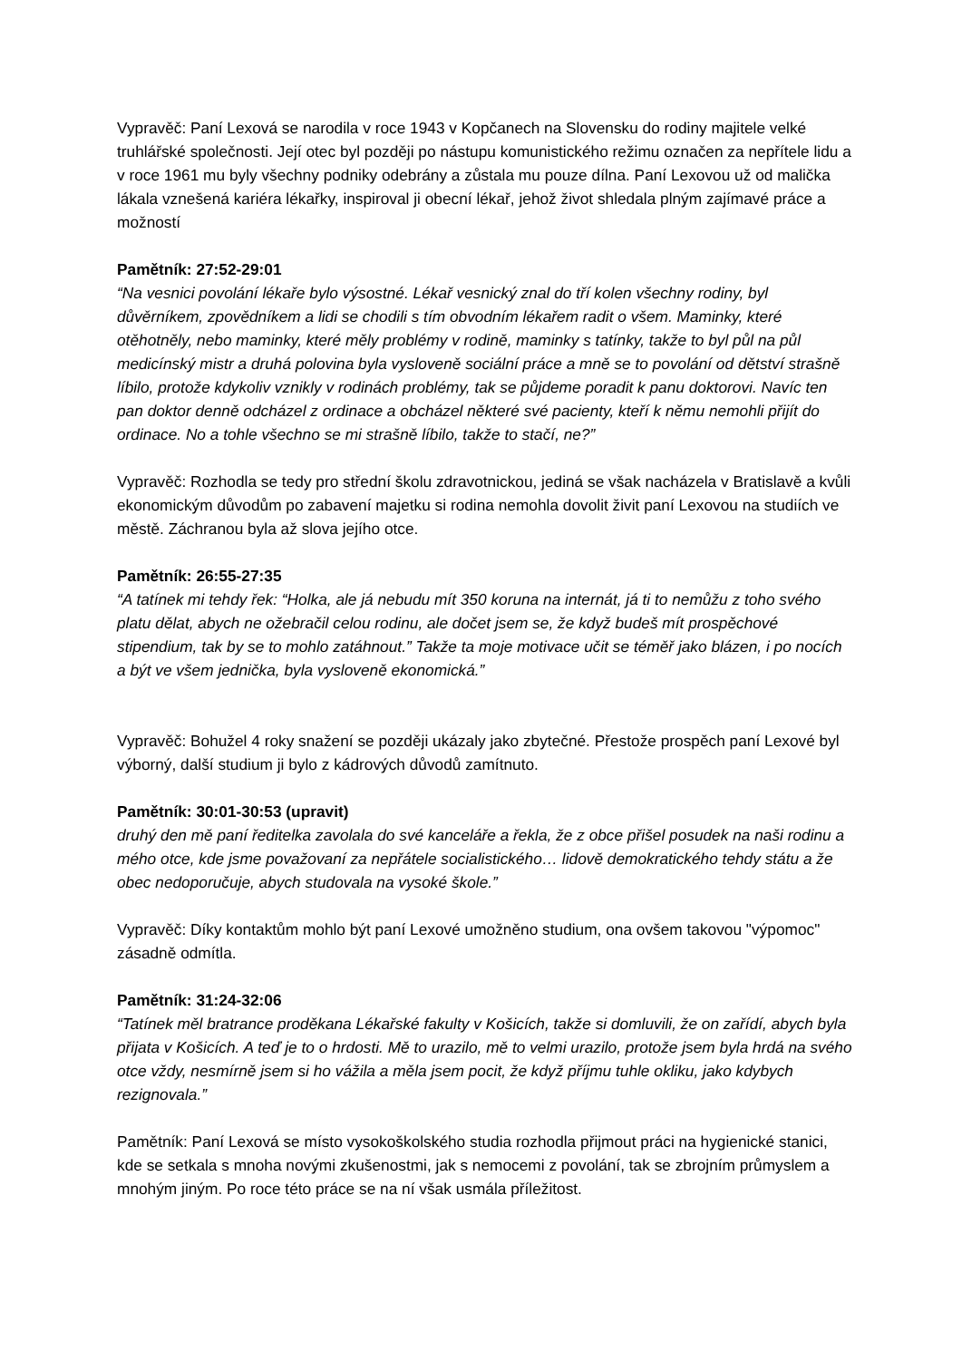Vypravěč: Paní Lexová se narodila v roce 1943 v Kopčanech na Slovensku do rodiny majitele velké truhlářské společnosti. Její otec byl později po nástupu komunistického režimu označen za nepřítele lidu a v roce 1961 mu byly všechny podniky odebrány a zůstala mu pouze dílna. Paní Lexovou už od malička lákala vznešená kariéra lékařky, inspiroval ji obecní lékař, jehož život shledala plným zajímavé práce a možností
Pamětník: 27:52-29:01
“Na vesnici povolání lékaře bylo výsostné. Lékař vesnický znal do tří kolen všechny rodiny, byl důvěrníkem, zpovědníkem a lidi se chodili s tím obvodním lékařem radit o všem. Maminky, které otěhotněly, nebo maminky, které měly problémy v rodině, maminky s tatínky, takže to byl půl na půl medicínský mistr a druhá polovina byla vysloveně sociální práce a mně se to povolání od dětství strašně líbilo, protože kdykoliv vznikly v rodinách problémy, tak se půjdeme poradit k panu doktorovi. Navíc ten pan doktor denně odcházel z ordinace a obcházel některé své pacienty, kteří k němu nemohli přijít do ordinace. No a tohle všechno se mi strašně líbilo, takže to stačí, ne?”
Vypravěč: Rozhodla se tedy pro střední školu zdravotnickou, jediná se však nacházela v Bratislavě a kvůli ekonomickým důvodům po zabavení majetku si rodina nemohla dovolit živit paní Lexovou na studiích ve městě. Záchranou byla až slova jejího otce.
Pamětník: 26:55-27:35
“A tatínek mi tehdy řek: “Holka, ale já nebudu mít 350 koruna na internát, já ti to nemůžu z toho svého platu dělat, abych ne ožebračil celou rodinu, ale dočet jsem se, že když budeš mít prospěchové stipendium, tak by se to mohlo zatáhnout.” Takže ta moje motivace učit se téměř jako blázen, i po nocích a být ve všem jednička, byla vysloveně ekonomická.”
Vypravěč: Bohužel 4 roky snažení se později ukázaly jako zbytečné. Přestože prospěch paní Lexové byl výborný, další studium ji bylo z kádrových důvodů zamítnuto.
Pamětník: 30:01-30:53 (upravit)
druhý den mě paní ředitelka zavolala do své kanceláře a řekla, že z obce přišel posudek na naši rodinu a mého otce, kde jsme považovaní za nepřátele socialistického… lidově demokratického tehdy státu a že obec nedoporučuje, abych studovala na vysoké škole.”
Vypravěč: Díky kontaktům mohlo být paní Lexové umožněno studium, ona ovšem takovou "výpomoc" zásadně odmítla.
Pamětník: 31:24-32:06
“Tatínek měl bratrance proděkana Lékařské fakulty v Košicích, takže si domluvili, že on zařídí, abych byla přijata v Košicích. A teď je to o hrdosti. Mě to urazilo, mě to velmi urazilo, protože jsem byla hrdá na svého otce vždy, nesmírně jsem si ho vážila a měla jsem pocit, že když příjmu tuhle okliku, jako kdybych rezignovala.”
Pamětník: Paní Lexová se místo vysokoškolského studia rozhodla přijmout práci na hygienické stanici, kde se setkala s mnoha novými zkušenostmi, jak s nemocemi z povolání, tak se zbrojním průmyslem a mnohým jiným. Po roce této práce se na ní však usmála příležitost.